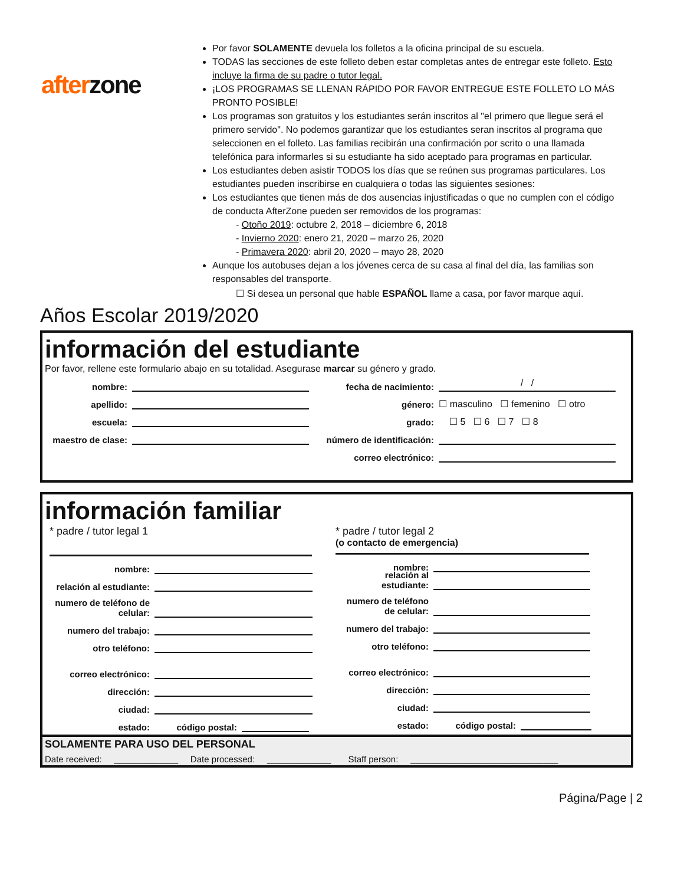after zone
Por favor SOLAMENTE devuela los folletos a la oficina principal de su escuela.
TODAS las secciones de este folleto deben estar completas antes de entregar este folleto. Esto incluye la firma de su padre o tutor legal.
¡LOS PROGRAMAS SE LLENAN RÁPIDO POR FAVOR ENTREGUE ESTE FOLLETO LO MÁS PRONTO POSIBLE!
Los programas son gratuitos y los estudiantes serán inscritos al "el primero que llegue será el primero servido". No podemos garantizar que los estudiantes seran inscritos al programa que seleccionen en el folleto. Las familias recibirán una confirmación por scrito o una llamada telefónica para informarles si su estudiante ha sido aceptado para programas en particular.
Los estudiantes deben asistir TODOS los días que se reúnen sus programas particulares. Los estudiantes pueden inscribirse en cualquiera o todas las siguientes sesiones:
Los estudiantes que tienen más de dos ausencias injustificadas o que no cumplen con el código de conducta AfterZone pueden ser removidos de los programas:
- Otoño 2019: octubre 2, 2018 – diciembre 6, 2018
- Invierno 2020: enero 21, 2020 – marzo 26, 2020
- Primavera 2020: abril 20, 2020 – mayo 28, 2020
Aunque los autobuses dejan a los jóvenes cerca de su casa al final del día, las familias son responsables del transporte.
☐ Si desea un personal que hable ESPAÑOL llame a casa, por favor marque aquí.
Años Escolar 2019/2020
información del estudiante
Por favor, rellene este formulario abajo en su totalidad. Asegurase marcar su género y grado.
nombre:
apellido:
escuela:
maestro de clase:
fecha de nacimiento:
/ /
género:
☐ masculino ☐ femenino ☐ otro
grado:
☐ 5 ☐ 6 ☐ 7 ☐ 8
número de identificación:
correo electrónico:
información familiar
* padre / tutor legal 1
nombre:
relación al estudiante:
numero de teléfono de celular:
numero del trabajo:
otro teléfono:
correo electrónico:
dirección:
ciudad:
estado:
código postal:
* padre / tutor legal 2
(o contacto de emergencia)
nombre:
relación al estudiante:
numero de teléfono de celular:
numero del trabajo:
otro teléfono:
correo electrónico:
dirección:
ciudad:
estado:
código postal:
SOLAMENTE PARA USO DEL PERSONAL
Date received: _____________ Date processed: _____________ Staff person: ______________________________
Página/Page | 2